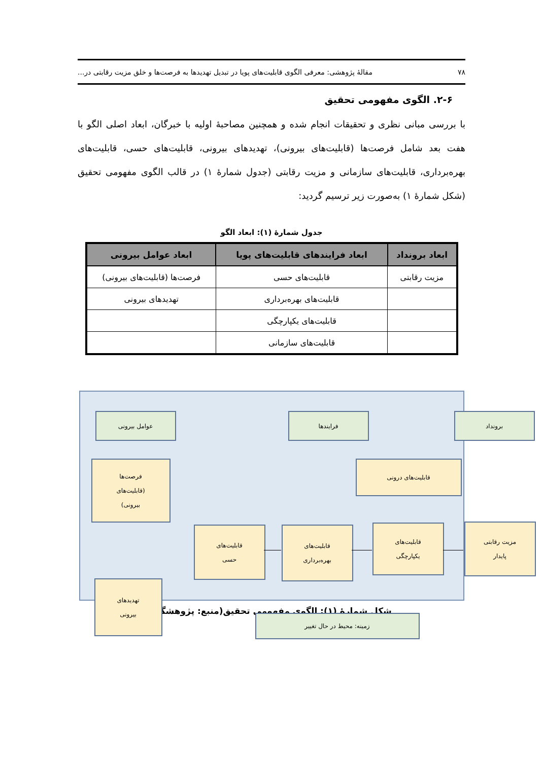۷۸ مقالهٔ پژوهشی: معرفی الگوی قابلیت‌های پویا در تبدیل تهدیدها به فرصت‌ها و خلق مزیت رقابتی در...
۲-۶. الگوی مفهومی تحقیق
با بررسی مبانی نظری و تحقیقات انجام شده و همچنین مصاحبهٔ اولیه با خبرگان، ابعاد اصلی الگو با هفت بعد شامل فرصت‌ها (قابلیت‌های بیرونی)، تهدیدهای بیرونی، قابلیت‌های حسی، قابلیت‌های بهره‌برداری، قابلیت‌های سازمانی و مزیت رقابتی (جدول شمارهٔ ۱) در قالب الگوی مفهومی تحقیق (شکل شمارهٔ ۱) به‌صورت زیر ترسیم گردید:
جدول شمارهٔ (۱): ابعاد الگو
| ابعاد برونداد | ابعاد فرایندهای قابلیت‌های پویا | ابعاد عوامل بیرونی |
| --- | --- | --- |
| مزیت رقابتی | قابلیت‌های حسی | فرصت‌ها (قابلیت‌های بیرونی) |
| | قابلیت‌های بهره‌برداری | تهدیدهای بیرونی |
| | قابلیت‌های یکپارچگی | |
| | قابلیت‌های سازمانی | |
عوامل بیرونی فرایندها برونداد
فرصت‌ها
(قابلیت‌های
بیرونی)
قابلیت‌های درونی
قابلیت‌های
حسی
قابلیت‌های
بهره‌برداری
قابلیت‌های
یکپارچگی
مزیت رقابتی
پایدار
تهدیدهای
بیرونی
زمینه: محیط در حال تغییر
شکل شمارهٔ (۱): الگوی مفهومی تحقیق(منبع: پژوهشگر)